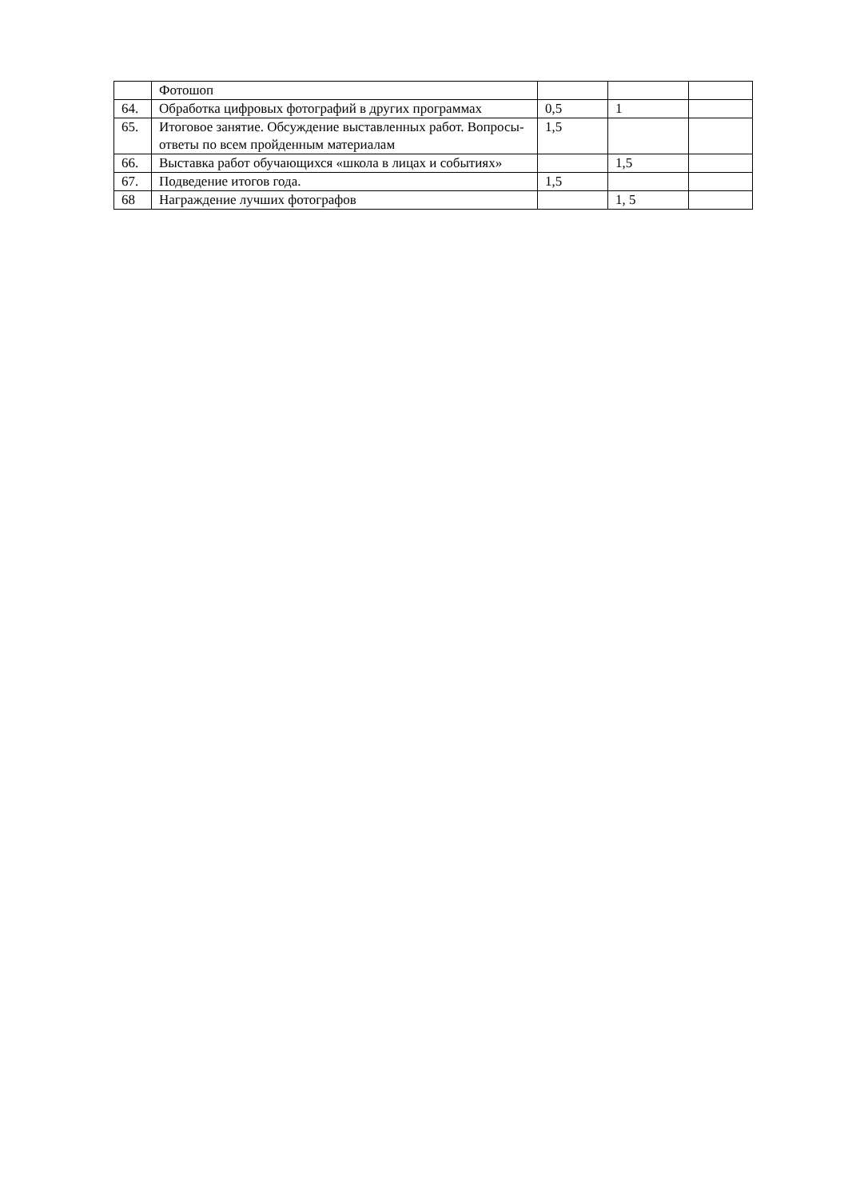| | Фотошоп | | | |
| 64. | Обработка цифровых фотографий в других программах | 0,5 | 1 | |
| 65. | Итоговое занятие. Обсуждение выставленных работ. Вопросы-ответы по всем пройденным материалам | 1,5 | | |
| 66. | Выставка работ обучающихся «школа в лицах и событиях» | | 1,5 | |
| 67. | Подведение итогов года. | 1,5 | | |
| 68 | Награждение лучших фотографов | | 1, 5 | |